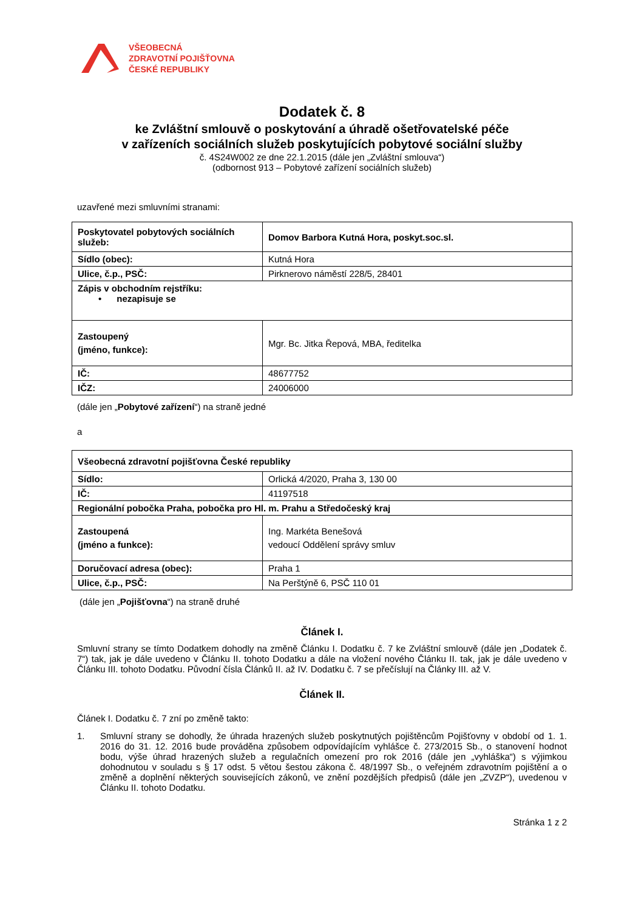VŠEOBECNÁ
ZDRAVOTNÍ POJIŠŤOVNA
ČESKÉ REPUBLIKY
Dodatek č. 8
ke Zvláštní smlouvě o poskytování a úhradě ošetřovatelské péče
v zařízeních sociálních služeb poskytujících pobytové sociální služby
č. 4S24W002 ze dne 22.1.2015 (dále jen „Zvláštní smlouva“)
(odbornost 913 – Pobytové zařízení sociálních služeb)
uzavřené mezi smluvními stranami:
| Poskytovatel pobytových sociálních služeb: | Domov Barbora Kutná Hora, poskyt.soc.sl. |
| Sídlo (obec): | Kutná Hora |
| Ulice, č.p., PSČ: | Pirknerovo náměstí 228/5, 28401 |
| Zápis v obchodním rejstříku: • nezapisuje se | |
| Zastoupený (jméno, funkce): | Mgr. Bc. Jitka Řepová, MBA, ředitelka |
| IČ: | 48677752 |
| IČZ: | 24006000 |
(dále jen „Pobytové zařízení“) na straně jedné
a
| Všeobecná zdravotní pojišťovna České republiky | |
| Sídlo: | Orlická 4/2020, Praha 3, 130 00 |
| IČ: | 41197518 |
| Regionální pobočka Praha, pobočka pro Hl. m. Prahu a Středočeský kraj | |
| Zastoupená (jméno a funkce): | Ing. Markéta Benešová vedoucí Oddělení správy smluv |
| Doručovací adresa (obec): | Praha 1 |
| Ulice, č.p., PSČ: | Na Perštýně 6, PSČ 110 01 |
(dále jen „Pojišťovna“) na straně druhé
Článek I.
Smluvní strany se tímto Dodatkem dohodly na změně Článku I. Dodatku č. 7 ke Zvláštní smlouvě (dále jen „Dodatek č. 7“) tak, jak je dále uvedeno v Článku II. tohoto Dodatku a dále na vložení nového Článku II. tak, jak je dále uvedeno v Článku III. tohoto Dodatku. Původní čísla Článků II. až IV. Dodatku č. 7 se přečíslují na Články III. až V.
Článek II.
Článek I. Dodatku č. 7 zní po změně takto:
1. Smluvní strany se dohodly, že úhrada hrazených služeb poskytnutých pojištěncům Pojišťovny v období od 1. 1. 2016 do 31. 12. 2016 bude prováděna způsobem odpovídajícím vyhlášce č. 273/2015 Sb., o stanovení hodnot bodu, výše úhrad hrazených služeb a regulačních omezení pro rok 2016 (dále jen „vyhláška“) s výjimkou dohodnutou v souladu s § 17 odst. 5 větou šestou zákona č. 48/1997 Sb., o veřejném zdravotním pojištění a o změně a doplnění některých souvisejících zákonů, ve znění pozdějších předpisů (dále jen „ZVZP“), uvedenou v Článku II. tohoto Dodatku.
Stránka 1 z 2